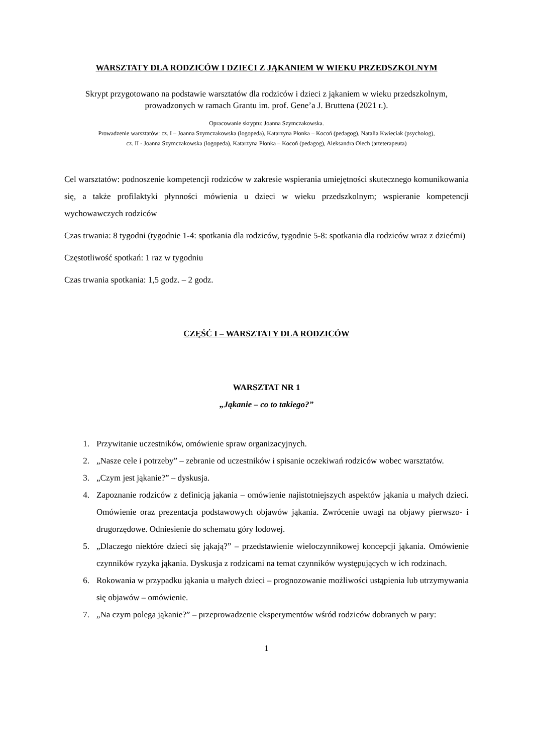WARSZTATY DLA RODZICÓW I DZIECI Z JĄKANIEM W WIEKU PRZEDSZKOLNYM
Skrypt przygotowano na podstawie warsztatów dla rodziców i dzieci z jąkaniem w wieku przedszkolnym,
prowadzonych w ramach Grantu im. prof. Gene’a J. Bruttena (2021 r.).
Opracowanie skryptu: Joanna Szymczakowska.
Prowadzenie warsztatów: cz. I – Joanna Szymczakowska (logopeda), Katarzyna Płonka – Kocoń (pedagog), Natalia Kwieciak (psycholog),
cz. II - Joanna Szymczakowska (logopeda), Katarzyna Płonka – Kocoń (pedagog), Aleksandra Olech (arteterapeuta)
Cel warsztatów: podnoszenie kompetencji rodziców w zakresie wspierania umiejętności skutecznego komunikowania się, a także profilaktyki płynności mówienia u dzieci w wieku przedszkolnym; wspieranie kompetencji wychowawczych rodziców
Czas trwania: 8 tygodni (tygodnie 1-4: spotkania dla rodziców, tygodnie 5-8: spotkania dla rodziców wraz z dziećmi)
Częstotliwość spotkań: 1 raz w tygodniu
Czas trwania spotkania: 1,5 godz. – 2 godz.
CZĘŚĆ I – WARSZTATY DLA RODZICÓW
WARSZTAT NR 1
„Jąkanie – co to takiego?”
1. Przywitanie uczestników, omówienie spraw organizacyjnych.
2. „Nasze cele i potrzeby” – zebranie od uczestników i spisanie oczekiwań rodziców wobec warsztatów.
3. „Czym jest jąkanie?” – dyskusja.
4. Zapoznanie rodziców z definicją jąkania – omówienie najistotniejszych aspektów jąkania u małych dzieci. Omówienie oraz prezentacja podstawowych objawów jąkania. Zwrócenie uwagi na objawy pierwszo- i drugorzędowe. Odniesienie do schematu góry lodowej.
5. „Dlaczego niektóre dzieci się jąkają?” – przedstawienie wieloczynnikowej koncepcji jąkania. Omówienie czynników ryzyka jąkania. Dyskusja z rodzicami na temat czynników występujących w ich rodzinach.
6. Rokowania w przypadku jąkania u małych dzieci – prognozowanie możliwości ustąpienia lub utrzymywania się objawów – omówienie.
7. „Na czym polega jąkanie?” – przeprowadzenie eksperymentów wśród rodziców dobranych w pary:
1